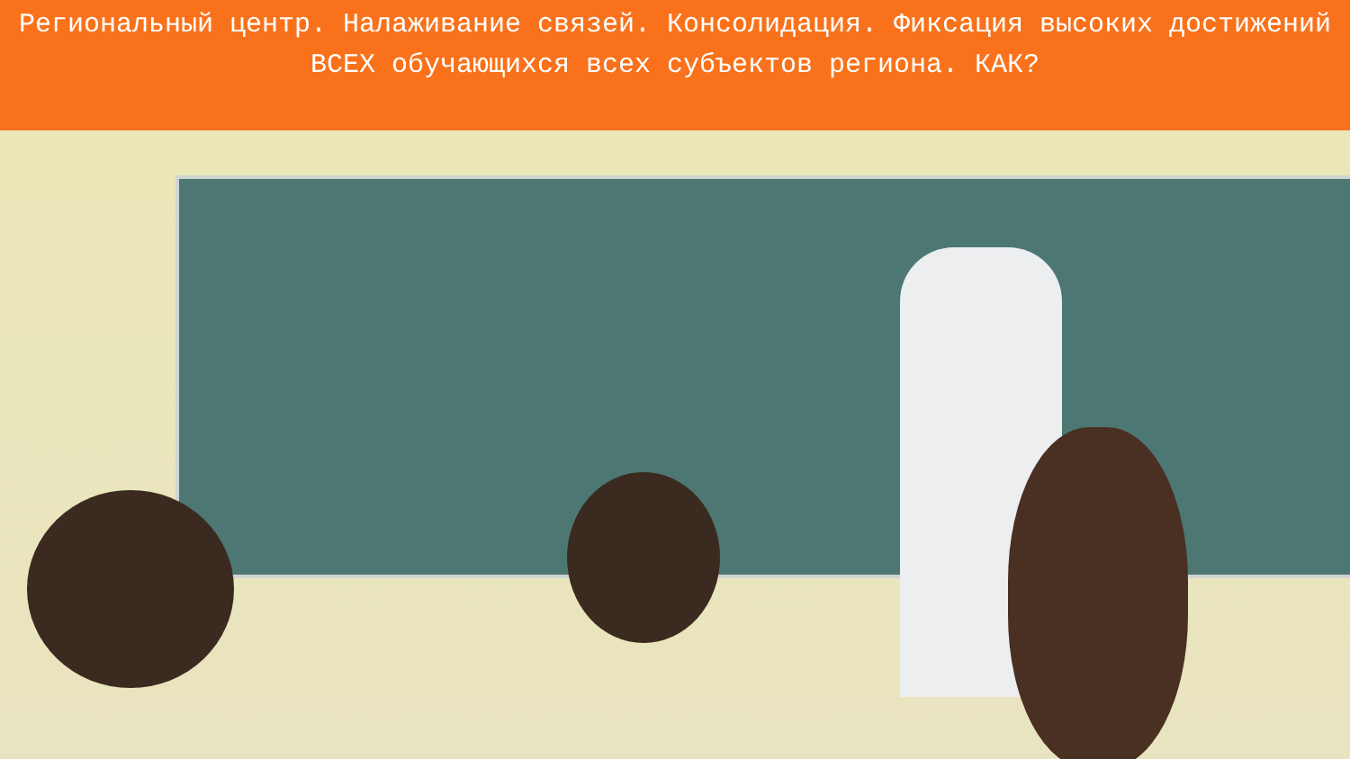Региональный центр. Налаживание связей. Консолидация. Фиксация высоких достижений ВСЕХ обучающихся всех субъектов региона. КАК?